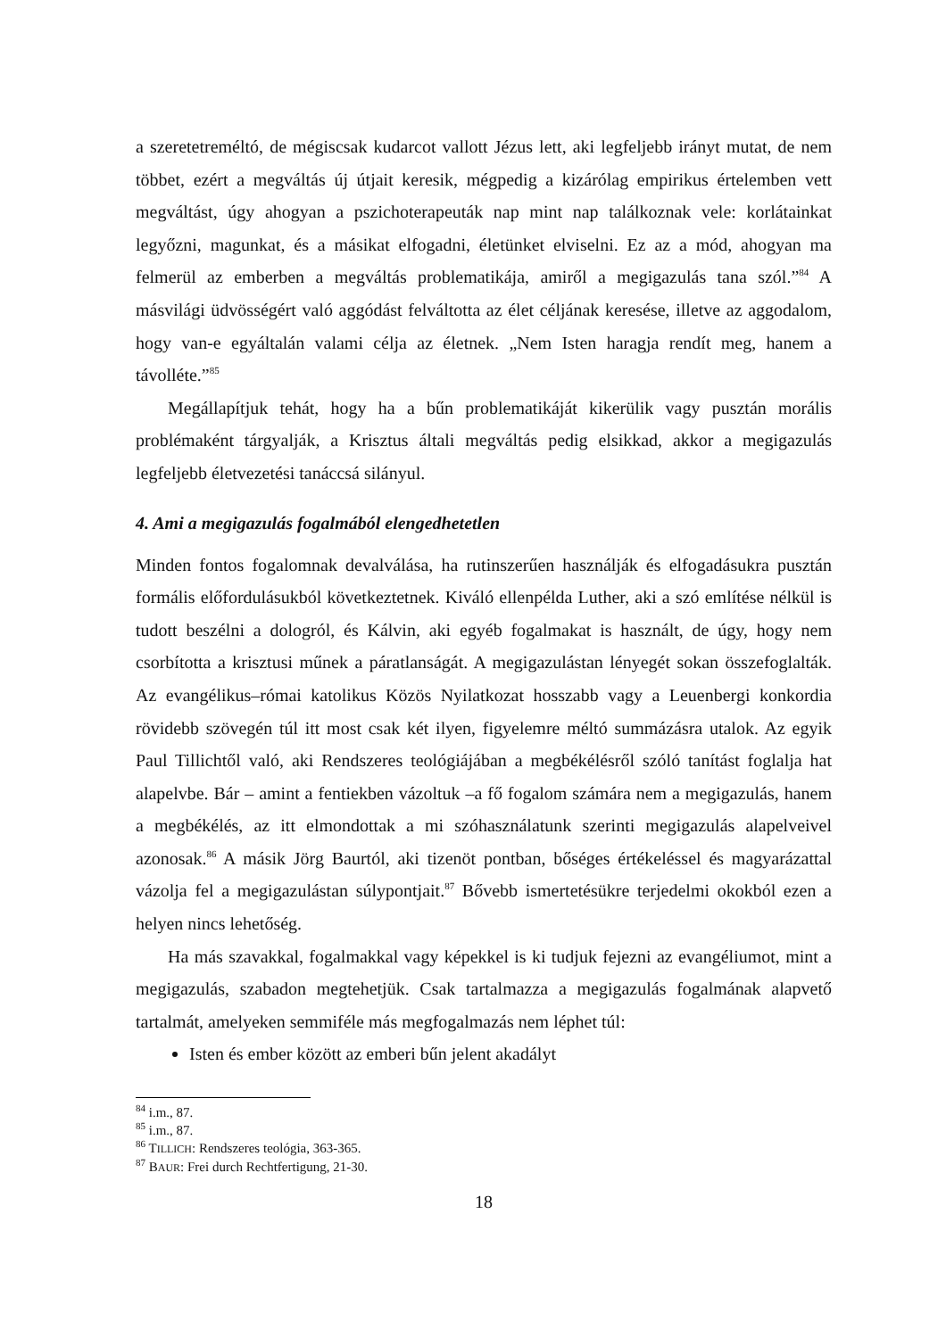a szeretetreméltó, de mégiscsak kudarcot vallott Jézus lett, aki legfeljebb irányt mutat, de nem többet, ezért a megváltás új útjait keresik, mégpedig a kizárólag empirikus értelemben vett megváltást, úgy ahogyan a pszichoterapeuták nap mint nap találkoznak vele: korlátainkat legyőzni, magunkat, és a másikat elfogadni, életünket elviselni. Ez az a mód, ahogyan ma felmerül az emberben a megváltás problematikája, amiről a megigazulás tana szól.”<sup>84</sup> A másvilági üdvösségért való aggódást felváltotta az élet céljának keresése, illetve az aggodalom, hogy van-e egyáltalán valami célja az életnek. „Nem Isten haragja rendít meg, hanem a távolléte.”<sup>85</sup>
Megállapítjuk tehát, hogy ha a bűn problematikáját kikerülik vagy pusztán morális problémaként tárgyalják, a Krisztus általi megváltás pedig elsikkad, akkor a megigazulás legfeljebb életvezetési tanáccsá silányul.
4. Ami a megigazulás fogalmából elengedhetetlen
Minden fontos fogalomnak devalválása, ha rutinszerűen használják és elfogadásukra pusztán formális előfordulásukból következtetnek. Kiváló ellenpélda Luther, aki a szó említése nélkül is tudott beszélni a dologról, és Kálvin, aki egyéb fogalmakat is használt, de úgy, hogy nem csorbította a krisztusi műnek a páratlanságát. A megigazulástan lényegét sokan összefoglalták. Az evangélikus–római katolikus Közös Nyilatkozat hosszabb vagy a Leuenbergi konkordia rövidebb szövegén túl itt most csak két ilyen, figyelemre méltó summázásra utalok. Az egyik Paul Tillichtől való, aki Rendszeres teológiájában a megbékélésről szóló tanítást foglalja hat alapelvbe. Bár – amint a fentiekben vázoltuk –a fő fogalom számára nem a megigazulás, hanem a megbékélés, az itt elmondottak a mi szóhasználatunk szerinti megigazulás alapelveivel azonosak.<sup>86</sup> A másik Jörg Baurtól, aki tizenöt pontban, bőséges értékeléssel és magyarázattal vázolja fel a megigazulástan súlypontjait.<sup>87</sup> Bővebb ismertetésükre terjedelmi okokból ezen a helyen nincs lehetőség.
Ha más szavakkal, fogalmakkal vagy képekkel is ki tudjuk fejezni az evangéliumot, mint a megigazulás, szabadon megtehetjük. Csak tartalmazza a megigazulás fogalmának alapvető tartalmát, amelyeken semmiféle más megfogalmazás nem léphet túl:
Isten és ember között az emberi bűn jelent akadályt
<sup>84</sup> i.m., 87.
<sup>85</sup> i.m., 87.
<sup>86</sup> TILLICH: Rendszeres teológia, 363-365.
<sup>87</sup> BAUR: Frei durch Rechtfertigung, 21-30.
18